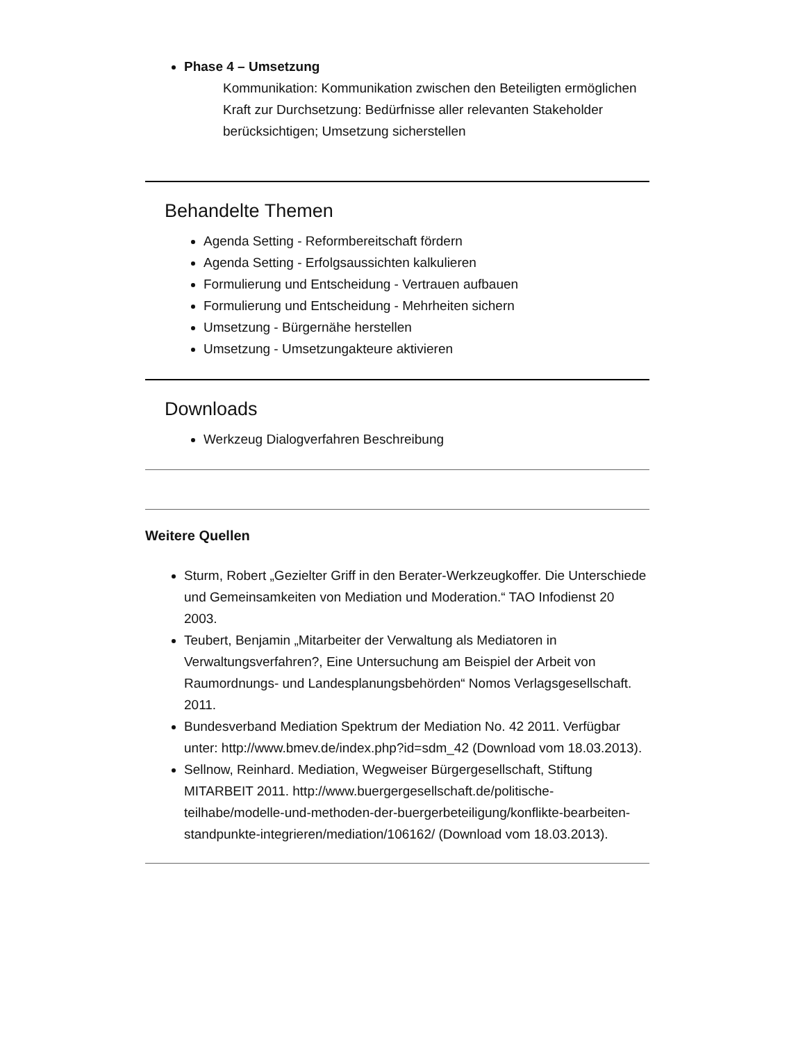Phase 4 – Umsetzung
Kommunikation: Kommunikation zwischen den Beteiligten ermöglichen
Kraft zur Durchsetzung: Bedürfnisse aller relevanten Stakeholder berücksichtigen; Umsetzung sicherstellen
Behandelte Themen
Agenda Setting - Reformbereitschaft fördern
Agenda Setting - Erfolgsaussichten kalkulieren
Formulierung und Entscheidung - Vertrauen aufbauen
Formulierung und Entscheidung - Mehrheiten sichern
Umsetzung - Bürgernähe herstellen
Umsetzung - Umsetzungakteure aktivieren
Downloads
Werkzeug Dialogverfahren Beschreibung
Weitere Quellen
Sturm, Robert „Gezielter Griff in den Berater-Werkzeugkoffer. Die Unterschiede und Gemeinsamkeiten von Mediation und Moderation.“ TAO Infodienst 20 2003.
Teubert, Benjamin „Mitarbeiter der Verwaltung als Mediatoren in Verwaltungsverfahren?, Eine Untersuchung am Beispiel der Arbeit von Raumordnungs- und Landesplanungsbehörden“ Nomos Verlagsgesellschaft. 2011.
Bundesverband Mediation Spektrum der Mediation No. 42 2011. Verfügbar unter: http://www.bmev.de/index.php?id=sdm_42 (Download vom 18.03.2013).
Sellnow, Reinhard. Mediation, Wegweiser Bürgergesellschaft, Stiftung MITARBEIT 2011. http://www.buergergesellschaft.de/politische-teilhabe/modelle-und-methoden-der-buergerbeteiligung/konflikte-bearbeiten-standpunkte-integrieren/mediation/106162/ (Download vom 18.03.2013).